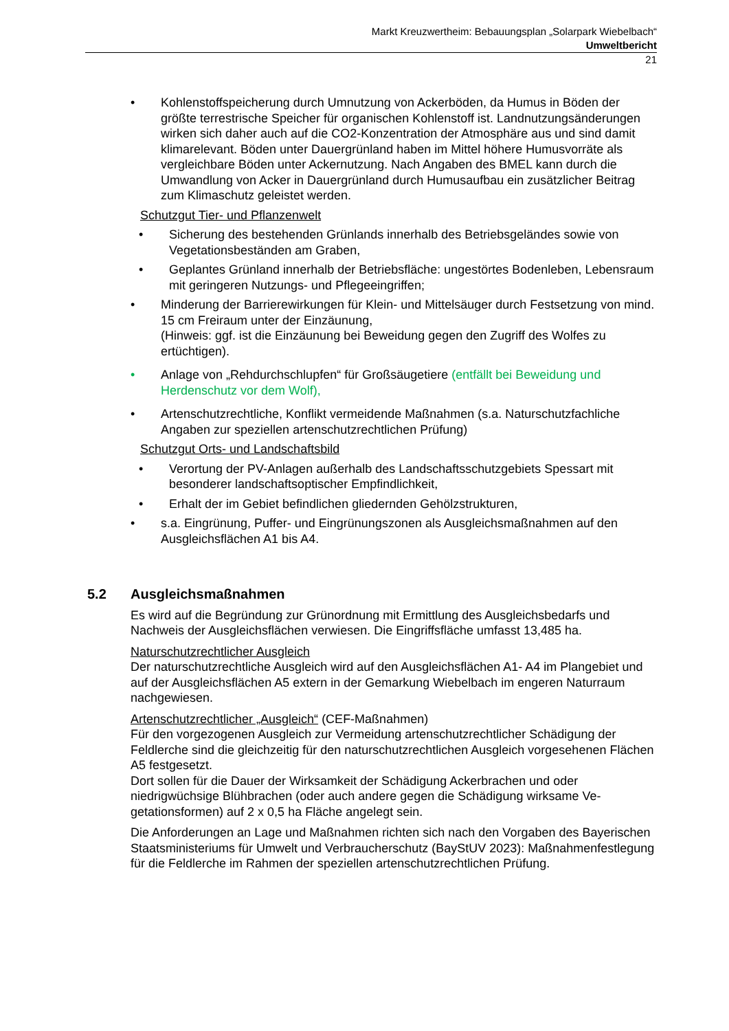Markt Kreuzwertheim: Bebauungsplan „Solarpark Wiebelbach“
Umweltbericht
21
• Kohlenstoffspeicherung durch Umnutzung von Ackerböden, da Humus in Böden der größte terrestrische Speicher für organischen Kohlenstoff ist. Landnutzungs­änderungen wirken sich daher auch auf die CO2-Konzentration der Atmosphäre aus und sind damit klimarelevant. Böden unter Dauergrünland haben im Mittel höhere Humusvorräte als vergleichbare Böden unter Ackernutzung. Nach Anga­ben des BMEL kann durch die Umwandlung von Acker in Dauergrünland durch Humusaufbau ein zusätzlicher Beitrag zum Klimaschutz geleistet werden.
Schutzgut Tier- und Pflanzenwelt
• Sicherung des bestehenden Grünlands innerhalb des Betriebsgeländes sowie von Vegetationsbeständen am Graben,
• Geplantes Grünland innerhalb der Betriebsfläche: ungestörtes Bodenleben, Le­bensraum mit geringeren Nutzungs- und Pflegeeingriffen;
• Minderung der Barrierewirkungen für Klein- und Mittelsäuger durch Festsetzung von mind. 15 cm Freiraum unter der Einzäunung,
(Hinweis: ggf. ist die Einzäunung bei Beweidung gegen den Zugriff des Wolfes zu ertüchtigen).
• Anlage von „Rehdurchschlupfen“ für Großsäugetiere (entfällt bei Beweidung und Herdenschutz vor dem Wolf),
• Artenschutzrechtliche, Konflikt vermeidende Maßnahmen (s.a. Naturschutzfachli­che Angaben zur speziellen artenschutzrechtlichen Prüfung)
Schutzgut Orts- und Landschaftsbild
• Verortung der PV-Anlagen außerhalb des Landschaftsschutzgebiets Spessart mit besonderer landschaftsoptischer Empfindlichkeit,
• Erhalt der im Gebiet befindlichen gliedernden Gehölzstrukturen,
• s.a. Eingrünung, Puffer- und Eingrünungszonen als Ausgleichsmaßnahmen auf den Ausgleichsflächen A1 bis A4.
5.2 Ausgleichsmaßnahmen
Es wird auf die Begründung zur Grünordnung mit Ermittlung des Ausgleichsbedarfs und Nachweis der Ausgleichsflächen verwiesen. Die Eingriffsfläche umfasst 13,485 ha.
Naturschutzrechtlicher Ausgleich
Der naturschutzrechtliche Ausgleich wird auf den Ausgleichsflächen A1- A4 im Plange­biet und auf der Ausgleichsflächen A5 extern in der Gemarkung Wiebelbach im enge­ren Naturraum nachgewiesen.
Artenschutzrechtlicher „Ausgleich“ (CEF-Maßnahmen)
Für den vorgezogenen Ausgleich zur Vermeidung artenschutzrechtlicher Schädigung der Feldlerche sind die gleichzeitig für den naturschutzrechtlichen Ausgleich vorgese­henen Flächen A5 festgesetzt.
Dort sollen für die Dauer der Wirksamkeit der Schädigung Ackerbrachen und oder niedrigwüchsige Blühbrachen (oder auch andere gegen die Schädigung wirksame Ve­getationsformen) auf 2 x 0,5 ha Fläche angelegt sein.
Die Anforderungen an Lage und Maßnahmen richten sich nach den Vorgaben des Bayerischen Staatsministeriums für Umwelt und Verbraucherschutz (BayStUV 2023): Maßnahmenfestlegung für die Feldlerche im Rahmen der speziellen artenschutzrecht­lichen Prüfung.